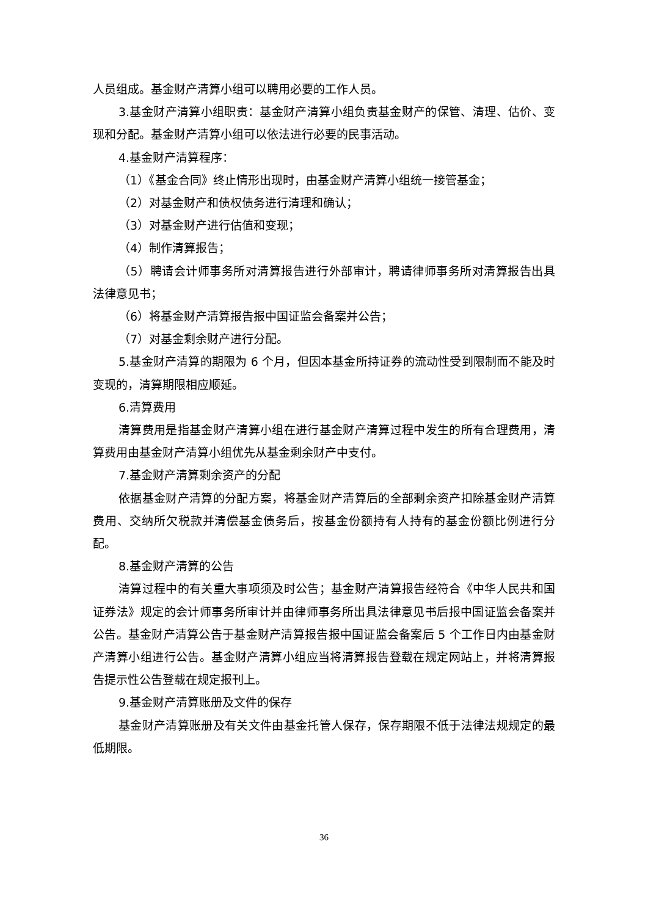人员组成。基金财产清算小组可以聘用必要的工作人员。
3.基金财产清算小组职责：基金财产清算小组负责基金财产的保管、清理、估价、变现和分配。基金财产清算小组可以依法进行必要的民事活动。
4.基金财产清算程序：
（1）《基金合同》终止情形出现时，由基金财产清算小组统一接管基金；
（2）对基金财产和债权债务进行清理和确认；
（3）对基金财产进行估值和变现；
（4）制作清算报告；
（5）聘请会计师事务所对清算报告进行外部审计，聘请律师事务所对清算报告出具法律意见书；
（6）将基金财产清算报告报中国证监会备案并公告；
（7）对基金剩余财产进行分配。
5.基金财产清算的期限为 6 个月，但因本基金所持证券的流动性受到限制而不能及时变现的，清算期限相应顺延。
6.清算费用
清算费用是指基金财产清算小组在进行基金财产清算过程中发生的所有合理费用，清算费用由基金财产清算小组优先从基金剩余财产中支付。
7.基金财产清算剩余资产的分配
依据基金财产清算的分配方案，将基金财产清算后的全部剩余资产扣除基金财产清算费用、交纳所欠税款并清偿基金债务后，按基金份额持有人持有的基金份额比例进行分配。
8.基金财产清算的公告
清算过程中的有关重大事项须及时公告；基金财产清算报告经符合《中华人民共和国证券法》规定的会计师事务所审计并由律师事务所出具法律意见书后报中国证监会备案并公告。基金财产清算公告于基金财产清算报告报中国证监会备案后 5 个工作日内由基金财产清算小组进行公告。基金财产清算小组应当将清算报告登载在规定网站上，并将清算报告提示性公告登载在规定报刊上。
9.基金财产清算账册及文件的保存
基金财产清算账册及有关文件由基金托管人保存，保存期限不低于法律法规规定的最低期限。
36